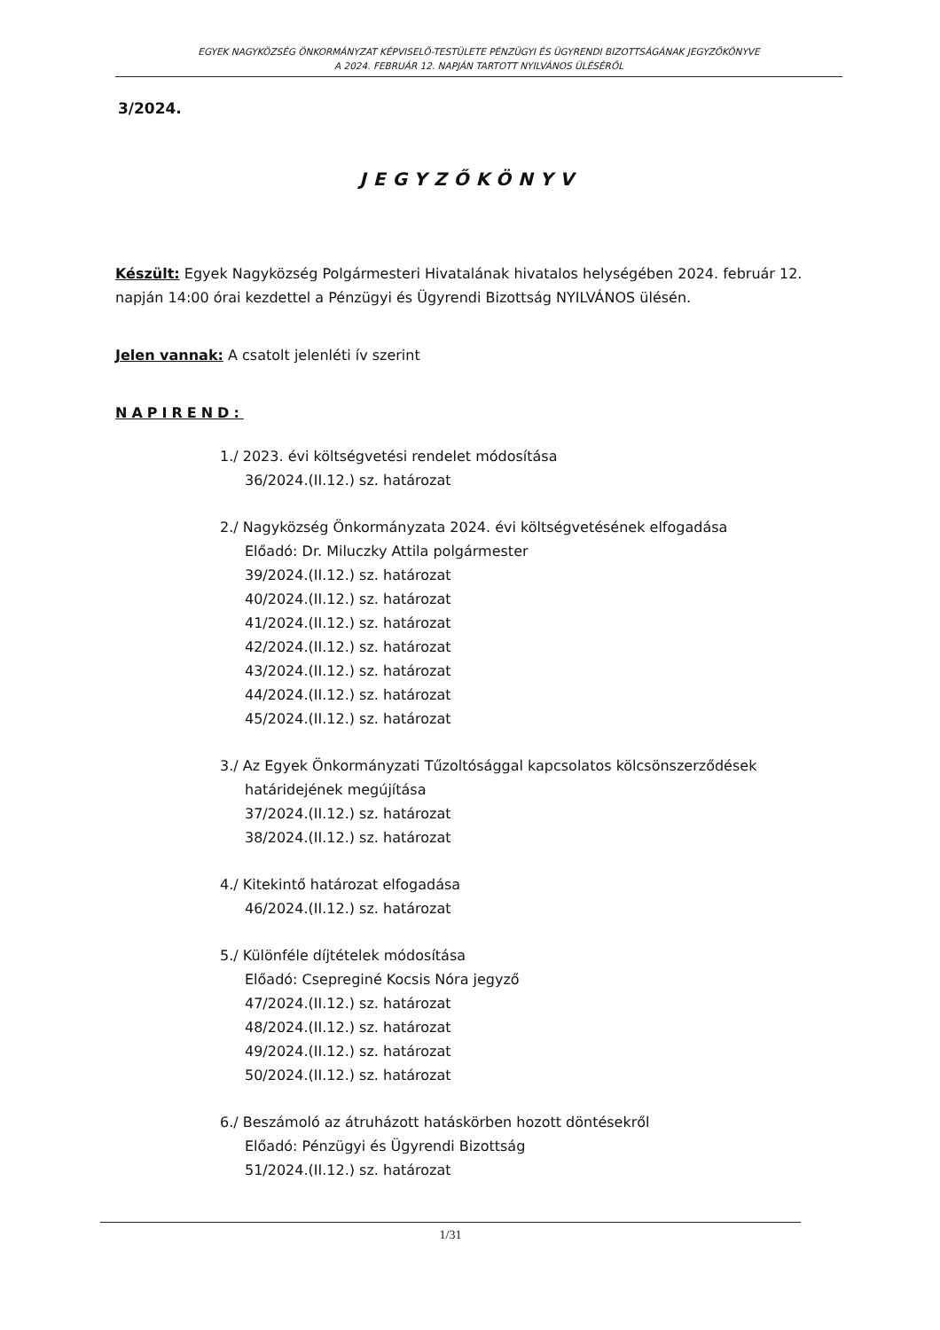EGYEK NAGYKÖZSÉG ÖNKORMÁNYZAT KÉPVISELŐ-TESTÜLETE PÉNZÜGYI ÉS ÜGYRENDI BIZOTTSÁGÁNAK JEGYZŐKÖNYVE
A 2024. FEBRUÁR 12. NAPJÁN TARTOTT NYILVÁNOS ÜLÉSÉRŐL
3/2024.
JEGYZŐKÖNYV
Készült: Egyek Nagyközség Polgármesteri Hivatalának hivatalos helységében 2024. február 12. napján 14:00 órai kezdettel a Pénzügyi és Ügyrendi Bizottság NYILVÁNOS ülésén.
Jelen vannak: A csatolt jelenléti ív szerint
NAPIREND:
1./ 2023. évi költségvetési rendelet módosítása
36/2024.(II.12.) sz. határozat
2./ Nagyközség Önkormányzata 2024. évi költségvetésének elfogadása
Előadó: Dr. Miluczky Attila polgármester
39/2024.(II.12.) sz. határozat
40/2024.(II.12.) sz. határozat
41/2024.(II.12.) sz. határozat
42/2024.(II.12.) sz. határozat
43/2024.(II.12.) sz. határozat
44/2024.(II.12.) sz. határozat
45/2024.(II.12.) sz. határozat
3./ Az Egyek Önkormányzati Tűzoltósággal kapcsolatos kölcsönszerződések
határidejének megújítása
37/2024.(II.12.) sz. határozat
38/2024.(II.12.) sz. határozat
4./ Kitekintő határozat elfogadása
46/2024.(II.12.) sz. határozat
5./ Különféle díjtételek módosítása
Előadó: Csepreginé Kocsis Nóra jegyző
47/2024.(II.12.) sz. határozat
48/2024.(II.12.) sz. határozat
49/2024.(II.12.) sz. határozat
50/2024.(II.12.) sz. határozat
6./ Beszámoló az átruházott hatáskörben hozott döntésekről
Előadó: Pénzügyi és Ügyrendi Bizottság
51/2024.(II.12.) sz. határozat
1/31